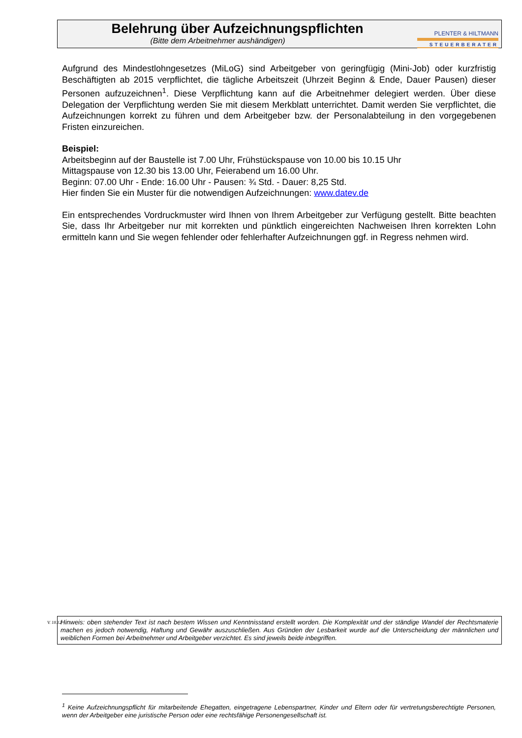Belehrung über Aufzeichnungspflichten
(Bitte dem Arbeitnehmer aushändigen)
PLENTER & HILTMANN
STEUERBERATER
Aufgrund des Mindestlohngesetzes (MiLoG) sind Arbeitgeber von geringfügig (Mini-Job) oder kurzfristig Beschäftigten ab 2015 verpflichtet, die tägliche Arbeitszeit (Uhrzeit Beginn & Ende, Dauer Pausen) dieser Personen aufzuzeichnen<sup>1</sup>. Diese Verpflichtung kann auf die Arbeitnehmer delegiert werden. Über diese Delegation der Verpflichtung werden Sie mit diesem Merkblatt unterrichtet. Damit werden Sie verpflichtet, die Aufzeichnungen korrekt zu führen und dem Arbeitgeber bzw. der Personalabteilung in den vorgegebenen Fristen einzureichen.
Beispiel:
Arbeitsbeginn auf der Baustelle ist 7.00 Uhr, Frühstückspause von 10.00 bis 10.15 Uhr
Mittagspause von 12.30 bis 13.00 Uhr, Feierabend um 16.00 Uhr.
Beginn: 07.00 Uhr - Ende: 16.00 Uhr - Pausen: ¾ Std. - Dauer: 8,25 Std.
Hier finden Sie ein Muster für die notwendigen Aufzeichnungen: www.datev.de
Ein entsprechendes Vordruckmuster wird Ihnen von Ihrem Arbeitgeber zur Verfügung gestellt. Bitte beachten Sie, dass Ihr Arbeitgeber nur mit korrekten und pünktlich eingereichten Nachweisen Ihren korrekten Lohn ermitteln kann und Sie wegen fehlender oder fehlerhafter Aufzeichnungen ggf. in Regress nehmen wird.
V. 18.12
Hinweis: oben stehender Text ist nach bestem Wissen und Kenntnisstand erstellt worden. Die Komplexität und der ständige Wandel der Rechtsmaterie machen es jedoch notwendig, Haftung und Gewähr auszuschließen. Aus Gründen der Lesbarkeit wurde auf die Unterscheidung der männlichen und weiblichen Formen bei Arbeitnehmer und Arbeitgeber verzichtet. Es sind jeweils beide inbegriffen.
<sup>1</sup> Keine Aufzeichnungspflicht für mitarbeitende Ehegatten, eingetragene Lebenspartner, Kinder und Eltern oder für vertretungsberechtigte Personen, wenn der Arbeitgeber eine juristische Person oder eine rechtsfähige Personengesellschaft ist.